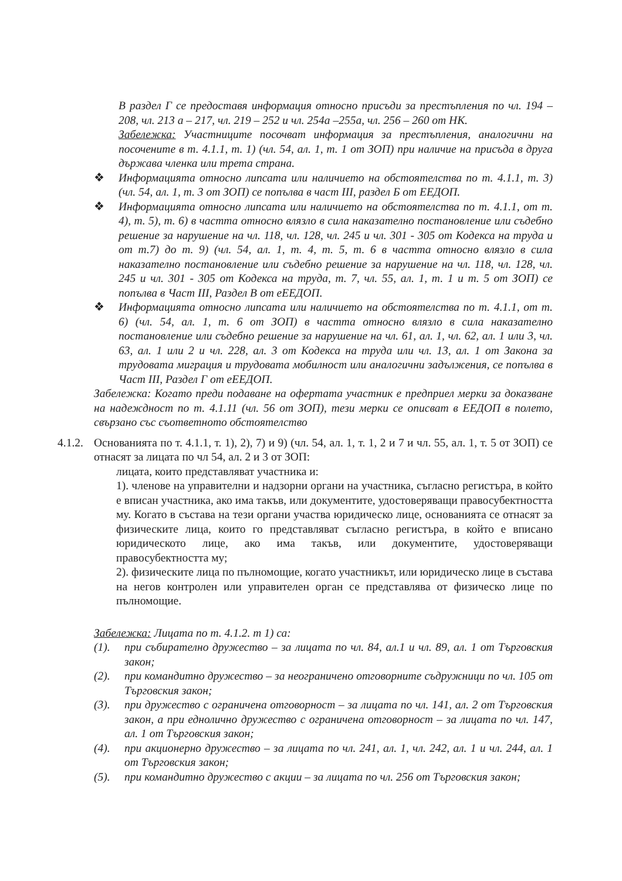В раздел Г се предоставя информация относно присъди за престъпления по чл. 194 – 208, чл. 213 а – 217, чл. 219 – 252 и чл. 254а –255а, чл. 256 – 260 от НК.
Забележка: Участниците посочват информация за престъпления, аналогични на посочените в т. 4.1.1, т. 1) (чл. 54, ал. 1, т. 1 от ЗОП) при наличие на присъда в друга държава членка или трета страна.
❖ Информацията относно липсата или наличието на обстоятелства по т. 4.1.1, т. 3) (чл. 54, ал. 1, т. 3 от ЗОП) се попълва в част III, раздел Б от ЕЕДОП.
❖ Информацията относно липсата или наличието на обстоятелства по т. 4.1.1, от т. 4), т. 5), т. 6) в частта относно влязло в сила наказателно постановление или съдебно решение за нарушение на чл. 118, чл. 128, чл. 245 и чл. 301 - 305 от Кодекса на труда и от т.7) до т. 9) (чл. 54, ал. 1, т. 4, т. 5, т. 6 в частта относно влязло в сила наказателно постановление или съдебно решение за нарушение на чл. 118, чл. 128, чл. 245 и чл. 301 - 305 от Кодекса на труда, т. 7, чл. 55, ал. 1, т. 1 и т. 5 от ЗОП) се попълва в Част III, Раздел В от еЕЕДОП.
❖ Информацията относно липсата или наличието на обстоятелства по т. 4.1.1, от т. 6) (чл. 54, ал. 1, т. 6 от ЗОП) в частта относно влязло в сила наказателно постановление или съдебно решение за нарушение на чл. 61, ал. 1, чл. 62, ал. 1 или 3, чл. 63, ал. 1 или 2 и чл. 228, ал. 3 от Кодекса на труда или чл. 13, ал. 1 от Закона за трудовата миграция и трудовата мобилност или аналогични задължения, се попълва в Част III, Раздел Г от еЕЕДОП.
Забележка: Когато преди подаване на офертата участник е предприел мерки за доказване на надеждност по т. 4.1.11 (чл. 56 от ЗОП), тези мерки се описват в ЕЕДОП в полето, свързано със съответното обстоятелство
4.1.2.
Основанията по т. 4.1.1, т. 1), 2), 7) и 9) (чл. 54, ал. 1, т. 1, 2 и 7 и чл. 55, ал. 1, т. 5 от ЗОП) се отнасят за лицата по чл 54, ал. 2 и 3 от ЗОП:
лицата, които представляват участника и:
1). членове на управителни и надзорни органи на участника, съгласно регистъра, в който е вписан участника, ако има такъв, или документите, удостоверяващи правосубектността му. Когато в състава на тези органи участва юридическо лице, основанията се отнасят за физическите лица, които го представляват съгласно регистъра, в който е вписано юридическото лице, ако има такъв, или документите, удостоверяващи правосубектността му;
2). физическите лица по пълномощие, когато участникът, или юридическо лице в състава на негов контролен или управителен орган се представлява от физическо лице по пълномощие.
Забележка: Лицата по т. 4.1.2. т 1) са:
(1). при събирателно дружество – за лицата по чл. 84, ал.1 и чл. 89, ал. 1 от Търговския закон;
(2). при командитно дружество – за неограничено отговорните съдружници по чл. 105 от Търговския закон;
(3). при дружество с ограничена отговорност – за лицата по чл. 141, ал. 2 от Търговския закон, а при еднолично дружество с ограничена отговорност – за лицата по чл. 147, ал. 1 от Търговския закон;
(4). при акционерно дружество – за лицата по чл. 241, ал. 1, чл. 242, ал. 1 и чл. 244, ал. 1 от Търговския закон;
(5). при командитно дружество с акции – за лицата по чл. 256 от Търговския закон;